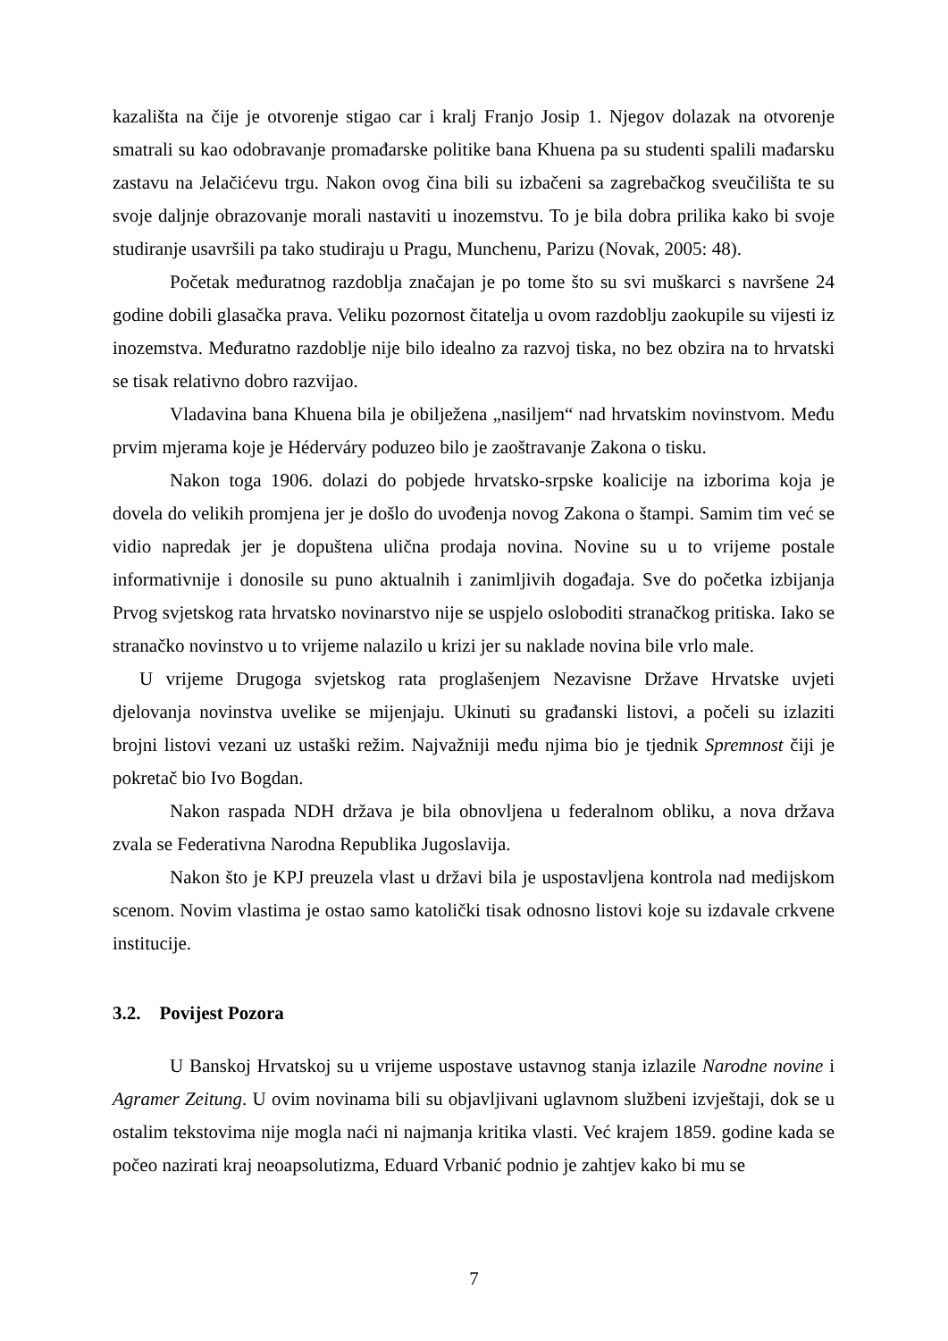kazališta na čije je otvorenje stigao car i kralj Franjo Josip 1. Njegov dolazak na otvorenje smatrali su kao odobravanje promađarske politike bana Khuena pa su studenti spalili mađarsku zastavu na Jelačićevu trgu. Nakon ovog čina bili su izbačeni sa zagrebačkog sveučilišta te su svoje daljnje obrazovanje morali nastaviti u inozemstvu. To je bila dobra prilika kako bi svoje studiranje usavršili pa tako studiraju u Pragu, Munchenu, Parizu (Novak, 2005: 48).
Početak međuratnog razdoblja značajan je po tome što su svi muškarci s navršene 24 godine dobili glasačka prava. Veliku pozornost čitatelja u ovom razdoblju zaokupile su vijesti iz inozemstva. Međuratno razdoblje nije bilo idealno za razvoj tiska, no bez obzira na to hrvatski se tisak relativno dobro razvijao.
Vladavina bana Khuena bila je obilježena „nasiljem“ nad hrvatskim novinstvom. Među prvim mjerama koje je Héderváry poduzeo bilo je zaoštravanje Zakona o tisku.
Nakon toga 1906. dolazi do pobjede hrvatsko-srpske koalicije na izborima koja je dovela do velikih promjena jer je došlo do uvođenja novog Zakona o štampi. Samim tim već se vidio napredak jer je dopuštena ulična prodaja novina. Novine su u to vrijeme postale informativnije i donosile su puno aktualnih i zanimljivih događaja. Sve do početka izbijanja Prvog svjetskog rata hrvatsko novinarstvo nije se uspjelo osloboditi stranačkog pritiska. Iako se stranačko novinstvo u to vrijeme nalazilo u krizi jer su naklade novina bile vrlo male.
U vrijeme Drugoga svjetskog rata proglašenjem Nezavisne Države Hrvatske uvjeti djelovanja novinstva uvelike se mijenjaju. Ukinuti su građanski listovi, a počeli su izlaziti brojni listovi vezani uz ustaški režim. Najvažniji među njima bio je tjednik Spremnost čiji je pokretač bio Ivo Bogdan.
Nakon raspada NDH država je bila obnovljena u federalnom obliku, a nova država zvala se Federativna Narodna Republika Jugoslavija.
Nakon što je KPJ preuzela vlast u državi bila je uspostavljena kontrola nad medijskom scenom. Novim vlastima je ostao samo katolički tisak odnosno listovi koje su izdavale crkvene institucije.
3.2. Povijest Pozora
U Banskoj Hrvatskoj su u vrijeme uspostave ustavnog stanja izlazile Narodne novine i Agramer Zeitung. U ovim novinama bili su objavljivani uglavnom službeni izvještaji, dok se u ostalim tekstovima nije mogla naći ni najmanja kritika vlasti. Već krajem 1859. godine kada se počeo nazirati kraj neoapsolutizma, Eduard Vrbanić podnio je zahtjev kako bi mu se
7